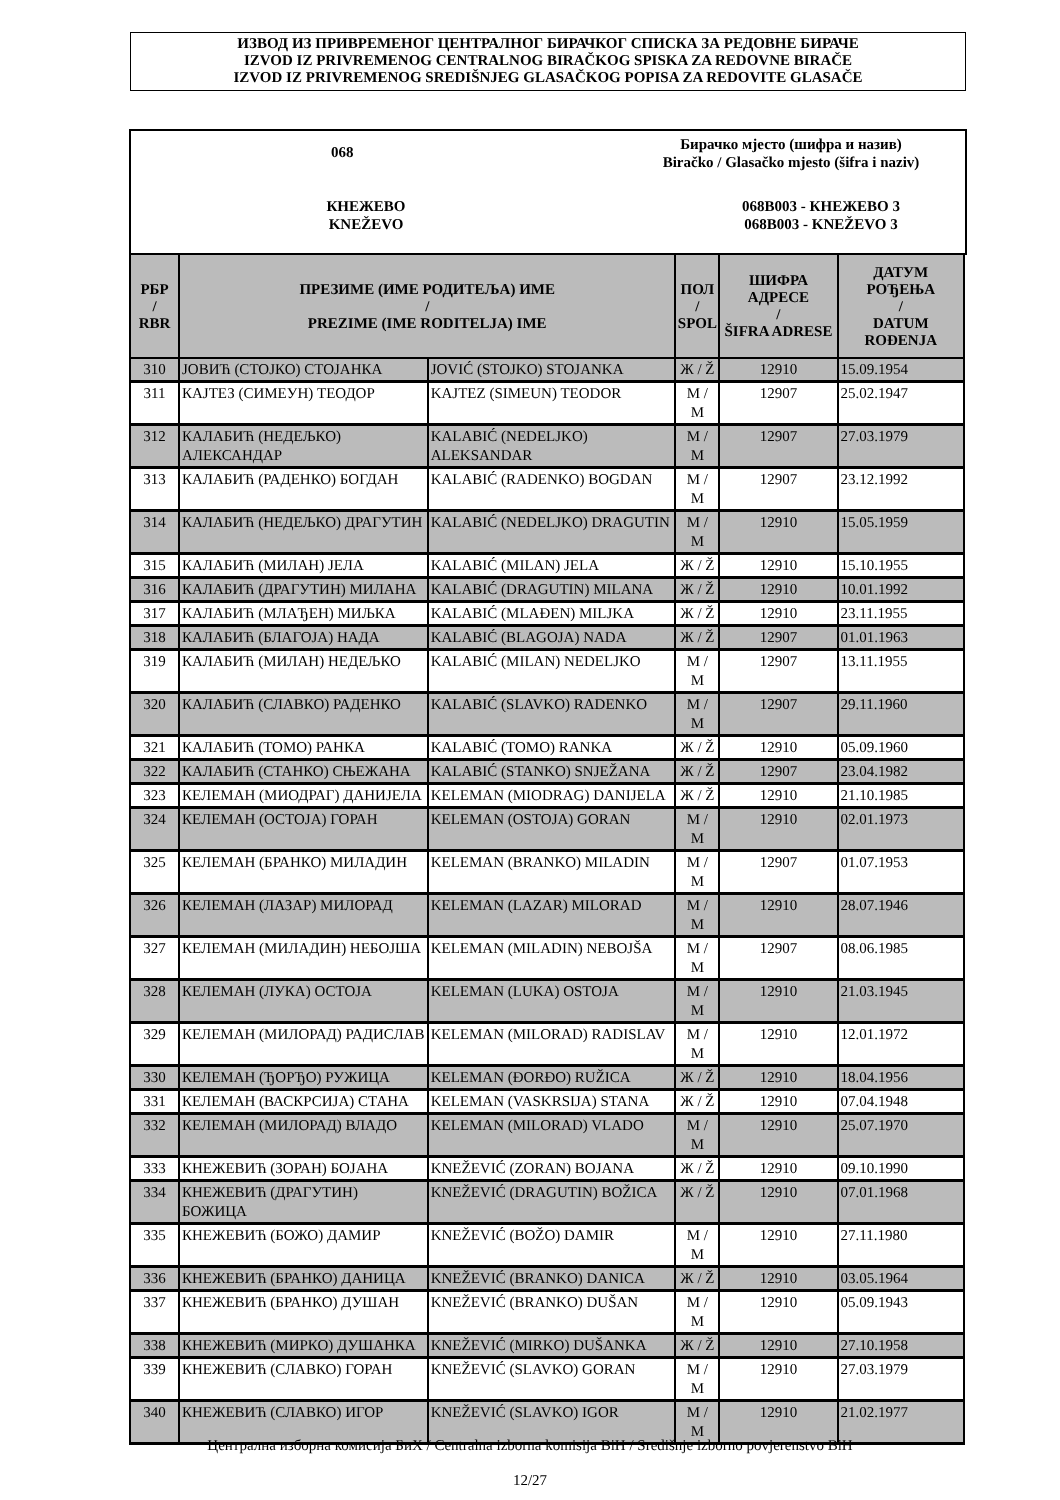ИЗВОД ИЗ ПРИВРЕМЕНОГ ЦЕНТРАЛНОГ БИРАЧКОГ СПИСКА ЗА РЕДОВНЕ БИРАЧЕ
IZVOD IZ PRIVREMENOG CENTRALNOG BIRAČKOG SPISKA ZA REDOVNE BIRAČE
IZVOD IZ PRIVREMENOG SREDIŠNJEG GLASAČKOG POPISA ZA REDOVITE GLASAČE
068
Бирачко мјесто (шифра и назив)
Biračko / Glasačko mjesto (šifra i naziv)
КНЕЖЕВО
KNEŽEVO
068B003 - КНЕЖЕВО 3
068B003 - KNEŽEVO 3
| РБР / RBR | ПРЕЗИМЕ (ИМЕ РОДИТЕЉА) ИМЕ / PREZIME (IME RODITELJA) IME | | ПОЛ / SPOL | ШИФРА АДРЕСЕ / ŠIFRA ADRESE | ДАТУМ РОЂЕЊА / DATUM ROĐENJA |
| --- | --- | --- | --- | --- | --- |
| 310 | ЈОВИЋ (СТОЈКО) СТОЈАНКА | JOVIĆ (STOJKO) STOJANKA | Ж / Ž | 12910 | 15.09.1954 |
| 311 | КАЈТЕЗ (СИМЕУН) ТЕОДОР | KAJTEZ (SIMEUN) TEODOR | М / M | 12907 | 25.02.1947 |
| 312 | КАЛАБИЋ (НЕДЕЉКО) АЛЕКСАНДАР | KALABIĆ (NEDELJKO) ALEKSANDAR | М / M | 12907 | 27.03.1979 |
| 313 | КАЛАБИЋ (РАДЕНКО) БОГДАН | KALABIĆ (RADENKO) BOGDAN | М / M | 12907 | 23.12.1992 |
| 314 | КАЛАБИЋ (НЕДЕЉКО) ДРАГУТИН | KALABIĆ (NEDELJKO) DRAGUTIN | М / M | 12910 | 15.05.1959 |
| 315 | КАЛАБИЋ (МИЛАН) ЈЕЛА | KALABIĆ (MILAN) JELA | Ж / Ž | 12910 | 15.10.1955 |
| 316 | КАЛАБИЋ (ДРАГУТИН) МИЛАНА | KALABIĆ (DRAGUTIN) MILANA | Ж / Ž | 12910 | 10.01.1992 |
| 317 | КАЛАБИЋ (МЛАЂЕН) МИЉКА | KALABIĆ (MLAĐEN) MILJKA | Ж / Ž | 12910 | 23.11.1955 |
| 318 | КАЛАБИЋ (БЛАГОЈА) НАДА | KALABIĆ (BLAGOJA) NADA | Ж / Ž | 12907 | 01.01.1963 |
| 319 | КАЛАБИЋ (МИЛАН) НЕДЕЉКО | KALABIĆ (MILAN) NEDELJKO | М / M | 12907 | 13.11.1955 |
| 320 | КАЛАБИЋ (СЛАВКО) РАДЕНКО | KALABIĆ (SLAVKO) RADENKO | М / M | 12907 | 29.11.1960 |
| 321 | КАЛАБИЋ (ТОМО) РАНКА | KALABIĆ (TOMO) RANKA | Ж / Ž | 12910 | 05.09.1960 |
| 322 | КАЛАБИЋ (СТАНКО) СЊЕЖАНА | KALABIĆ (STANKO) SNJEŽANA | Ж / Ž | 12907 | 23.04.1982 |
| 323 | КЕЛЕМАН (МИОДРАГ) ДАНИЈЕЛА | KELEMAN (MIODRAG) DANIJELA | Ж / Ž | 12910 | 21.10.1985 |
| 324 | КЕЛЕМАН (ОСТОЈА) ГОРАН | KELEMAN (OSTOJA) GORAN | М / M | 12910 | 02.01.1973 |
| 325 | КЕЛЕМАН (БРАНКО) МИЛАДИН | KELEMAN (BRANKO) MILADIN | М / M | 12907 | 01.07.1953 |
| 326 | КЕЛЕМАН (ЛАЗАР) МИЛОРАД | KELEMAN (LAZAR) MILORAD | М / M | 12910 | 28.07.1946 |
| 327 | КЕЛЕМАН (МИЛАДИН) НЕБОЈША | KELEMAN (MILADIN) NEBOJŠA | М / M | 12907 | 08.06.1985 |
| 328 | КЕЛЕМАН (ЛУКА) ОСТОЈА | KELEMAN (LUKA) OSTOJA | М / M | 12910 | 21.03.1945 |
| 329 | КЕЛЕМАН (МИЛОРАД) РАДИСЛАВ | KELEMAN (MILORAD) RADISLAV | М / M | 12910 | 12.01.1972 |
| 330 | КЕЛЕМАН (ЂОРЂО) РУЖИЦА | KELEMAN (ĐORĐO) RUŽICA | Ж / Ž | 12910 | 18.04.1956 |
| 331 | КЕЛЕМАН (ВАСКРСИЈА) СТАНА | KELEMAN (VASKRSIJA) STANA | Ж / Ž | 12910 | 07.04.1948 |
| 332 | КЕЛЕМАН (МИЛОРАД) ВЛАДО | KELEMAN (MILORAD) VLADO | М / M | 12910 | 25.07.1970 |
| 333 | КНЕЖЕВИЋ (ЗОРАН) БОЈАНА | KNEŽEVIĆ (ZORAN) BOJANA | Ж / Ž | 12910 | 09.10.1990 |
| 334 | КНЕЖЕВИЋ (ДРАГУТИН) БОЖИЦА | KNEŽEVIĆ (DRAGUTIN) BOŽICA | Ж / Ž | 12910 | 07.01.1968 |
| 335 | КНЕЖЕВИЋ (БОЖО) ДАМИР | KNEŽEVIĆ (BOŽO) DAMIR | М / M | 12910 | 27.11.1980 |
| 336 | КНЕЖЕВИЋ (БРАНКО) ДАНИЦА | KNEŽEVIĆ (BRANKO) DANICA | Ж / Ž | 12910 | 03.05.1964 |
| 337 | КНЕЖЕВИЋ (БРАНКО) ДУШАН | KNEŽEVIĆ (BRANKO) DUŠAN | М / M | 12910 | 05.09.1943 |
| 338 | КНЕЖЕВИЋ (МИРКО) ДУШАНКА | KNEŽEVIĆ (MIRKO) DUŠANKA | Ж / Ž | 12910 | 27.10.1958 |
| 339 | КНЕЖЕВИЋ (СЛАВКО) ГОРАН | KNEŽEVIĆ (SLAVKO) GORAN | М / M | 12910 | 27.03.1979 |
| 340 | КНЕЖЕВИЋ (СЛАВКО) ИГОР | KNEŽEVIĆ (SLAVKO) IGOR | М / M | 12910 | 21.02.1977 |
Централна изборна комисија БиХ / Centralna izborna komisija BiH / Središnje izborno povjerenstvo BiH
12/27